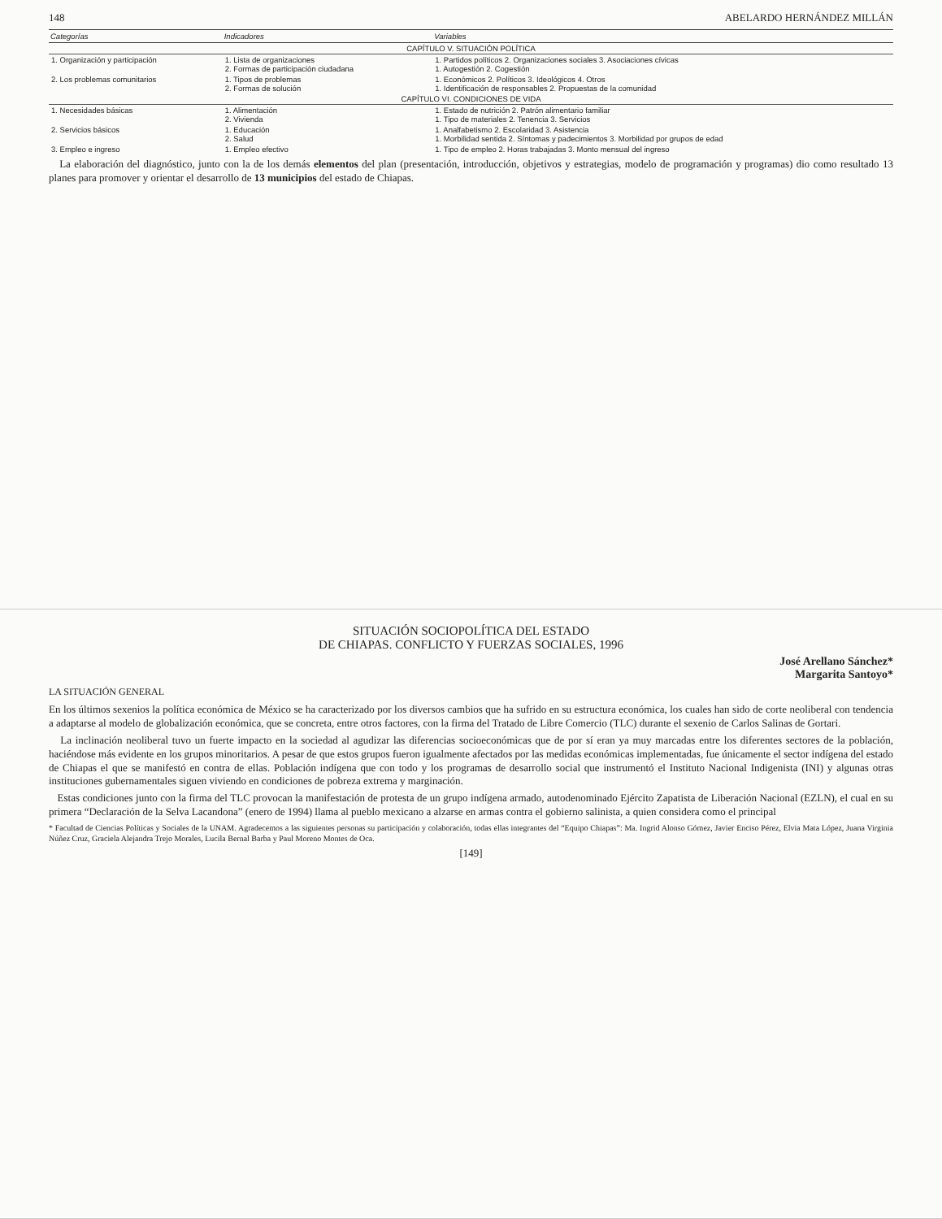148 ABELARDO HERNÁNDEZ MILLÁN
| Categorías | Indicadores | Variables |
| --- | --- | --- |
| CAPÍTULO V. SITUACIÓN POLÍTICA | | |
| 1. Organización y participación | 1. Lista de organizaciones 2. Formas de participación ciudadana | 1. Partidos políticos 2. Organizaciones sociales 3. Asociaciones cívicas 1. Autogestión 2. Cogestión |
| 2. Los problemas comunitarios | 1. Tipos de problemas 2. Formas de solución | 1. Económicos 2. Políticos 3. Ideológicos 4. Otros 1. Identificación de responsables 2. Propuestas de la comunidad |
| CAPÍTULO VI. CONDICIONES DE VIDA | | |
| 1. Necesidades básicas | 1. Alimentación 2. Vivienda | 1. Estado de nutrición 2. Patrón alimentario familiar 1. Tipo de materiales 2. Tenencia 3. Servicios |
| 2. Servicios básicos | 1. Educación 2. Salud | 1. Analfabetismo 2. Escolaridad 3. Asistencia 1. Morbilidad sentida 2. Síntomas y padecimientos 3. Morbilidad por grupos de edad |
| 3. Empleo e ingreso | 1. Empleo efectivo | 1. Tipo de empleo 2. Horas trabajadas 3. Monto mensual del ingreso |
La elaboración del diagnóstico, junto con la de los demás elementos del plan (presentación, introducción, objetivos y estrategias, modelo de programación y programas) dio como resultado 13 planes para promover y orientar el desarrollo de 13 municipios del estado de Chiapas.
SITUACIÓN SOCIOPOLÍTICA DEL ESTADO
DE CHIAPAS. CONFLICTO Y FUERZAS SOCIALES, 1996
José Arellano Sánchez*
Margarita Santoyo*
LA SITUACIÓN GENERAL
En los últimos sexenios la política económica de México se ha caracterizado por los diversos cambios que ha sufrido en su estructura económica, los cuales han sido de corte neoliberal con tendencia a adaptarse al modelo de globalización económica, que se concreta, entre otros factores, con la firma del Tratado de Libre Comercio (TLC) durante el sexenio de Carlos Salinas de Gortari.
La inclinación neoliberal tuvo un fuerte impacto en la sociedad al agudizar las diferencias socioeconómicas que de por sí eran ya muy marcadas entre los diferentes sectores de la población, haciéndose más evidente en los grupos minoritarios. A pesar de que estos grupos fueron igualmente afectados por las medidas económicas implementadas, fue únicamente el sector indígena del estado de Chiapas el que se manifestó en contra de ellas. Población indígena que con todo y los programas de desarrollo social que instrumentó el Instituto Nacional Indigenista (INI) y algunas otras instituciones gubernamentales siguen viviendo en condiciones de pobreza extrema y marginación.
Estas condiciones junto con la firma del TLC provocan la manifestación de protesta de un grupo indígena armado, autodenominado Ejército Zapatista de Liberación Nacional (EZLN), el cual en su primera “Declaración de la Selva Lacandona” (enero de 1994) llama al pueblo mexicano a alzarse en armas contra el gobierno salinista, a quien considera como el principal
* Facultad de Ciencias Políticas y Sociales de la UNAM. Agradecemos a las siguientes personas su participación y colaboración, todas ellas integrantes del “Equipo Chiapas”: Ma. Ingrid Alonso Gómez, Javier Enciso Pérez, Elvia Mata López, Juana Virginia Núñez Cruz, Graciela Alejandra Trejo Morales, Lucila Bernal Barba y Paul Moreno Montes de Oca.
[149]